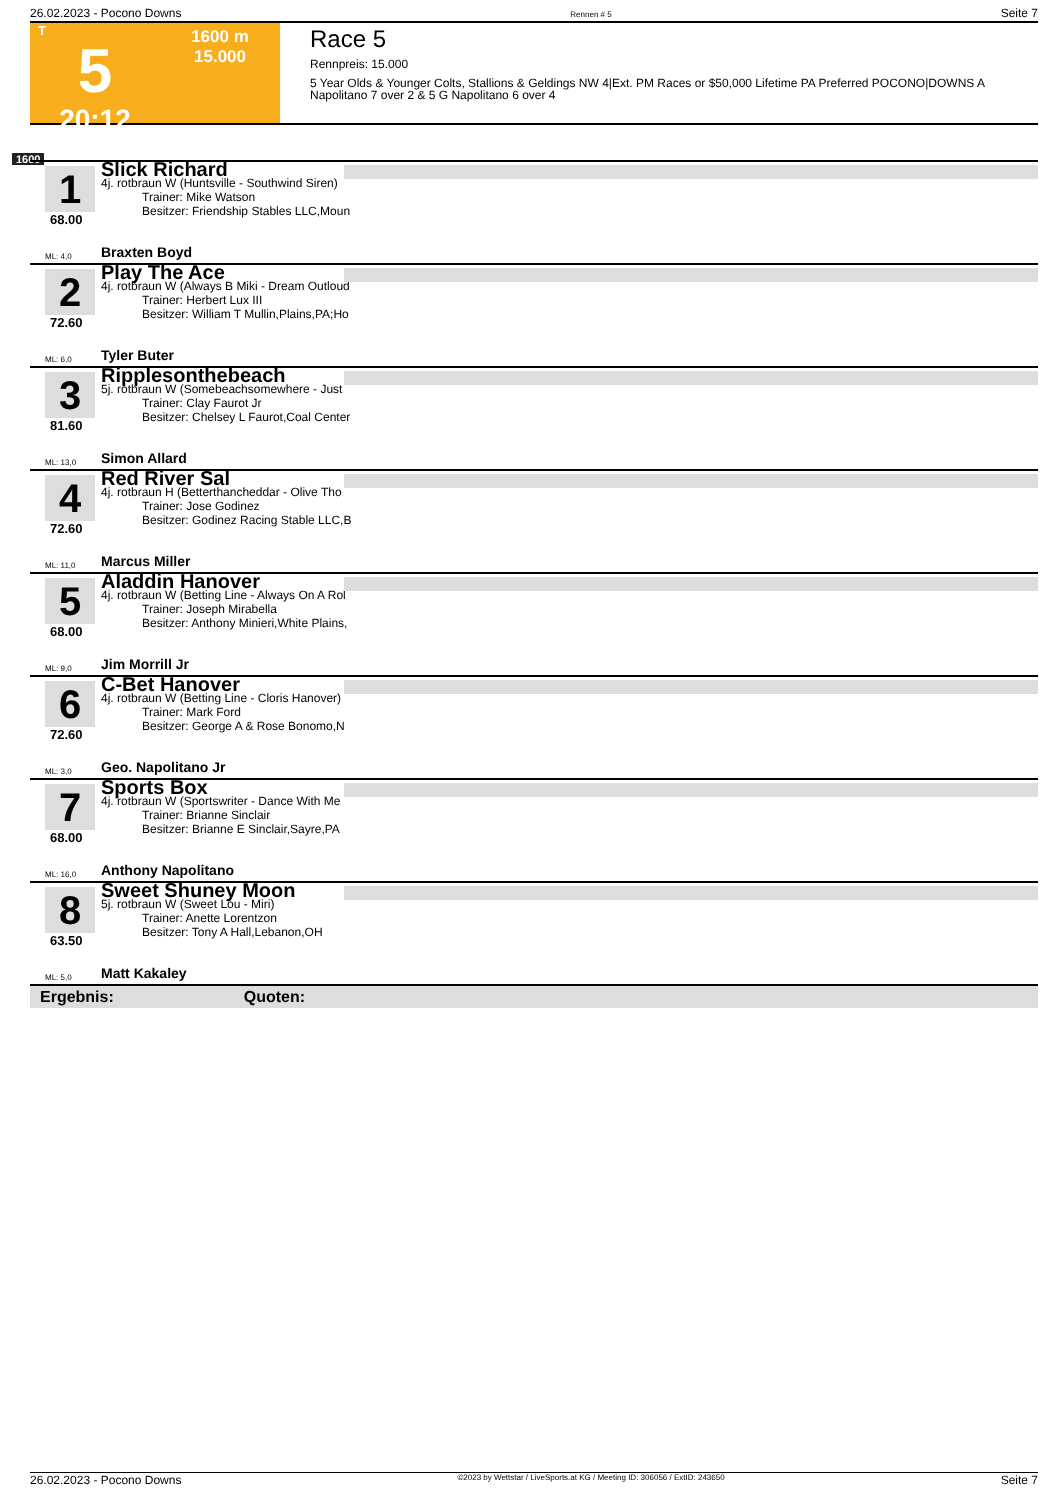26.02.2023 - Pocono Downs Rennen # 5 Seite 7
T
5
20:12
1600 m
15.000
Race 5
Rennpreis: 15.000
5 Year Olds & Younger Colts, Stallions & Geldings NW 4|Ext. PM Races or $50,000 Lifetime PA Preferred POCONO|DOWNS A Napolitano 7 over 2 & 5 G Napolitano 6 over 4
1600
1
68.00
ML: 4,0
Slick Richard
4j. rotbraun W (Huntsville - Southwind Siren)
Trainer: Mike Watson
Besitzer: Friendship Stables LLC,Moun
Braxten Boyd
2
72.60
ML: 6,0
Play The Ace
4j. rotbraun W (Always B Miki - Dream Outloud
Trainer: Herbert Lux III
Besitzer: William T Mullin,Plains,PA;Ho
Tyler Buter
3
81.60
ML: 13,0
Ripplesonthebeach
5j. rotbraun W (Somebeachsomewhere - Just
Trainer: Clay Faurot Jr
Besitzer: Chelsey L Faurot,Coal Center
Simon Allard
4
72.60
ML: 11,0
Red River Sal
4j. rotbraun H (Betterthancheddar - Olive Tho
Trainer: Jose Godinez
Besitzer: Godinez Racing Stable LLC,B
Marcus Miller
5
68.00
ML: 9,0
Aladdin Hanover
4j. rotbraun W (Betting Line - Always On A Rol
Trainer: Joseph Mirabella
Besitzer: Anthony Minieri,White Plains,
Jim Morrill Jr
6
72.60
ML: 3,0
C-Bet Hanover
4j. rotbraun W (Betting Line - Cloris Hanover)
Trainer: Mark Ford
Besitzer: George A & Rose Bonomo,N
Geo. Napolitano Jr
7
68.00
ML: 16,0
Sports Box
4j. rotbraun W (Sportswriter - Dance With Me
Trainer: Brianne Sinclair
Besitzer: Brianne E Sinclair,Sayre,PA
Anthony Napolitano
8
63.50
ML: 5,0
Sweet Shuney Moon
5j. rotbraun W (Sweet Lou - Miri)
Trainer: Anette Lorentzon
Besitzer: Tony A Hall,Lebanon,OH
Matt Kakaley
Ergebnis: Quoten:
26.02.2023 - Pocono Downs ©2023 by Wettstar / LiveSports.at KG / Meeting ID: 306056 / ExtID: 243650 Seite 7